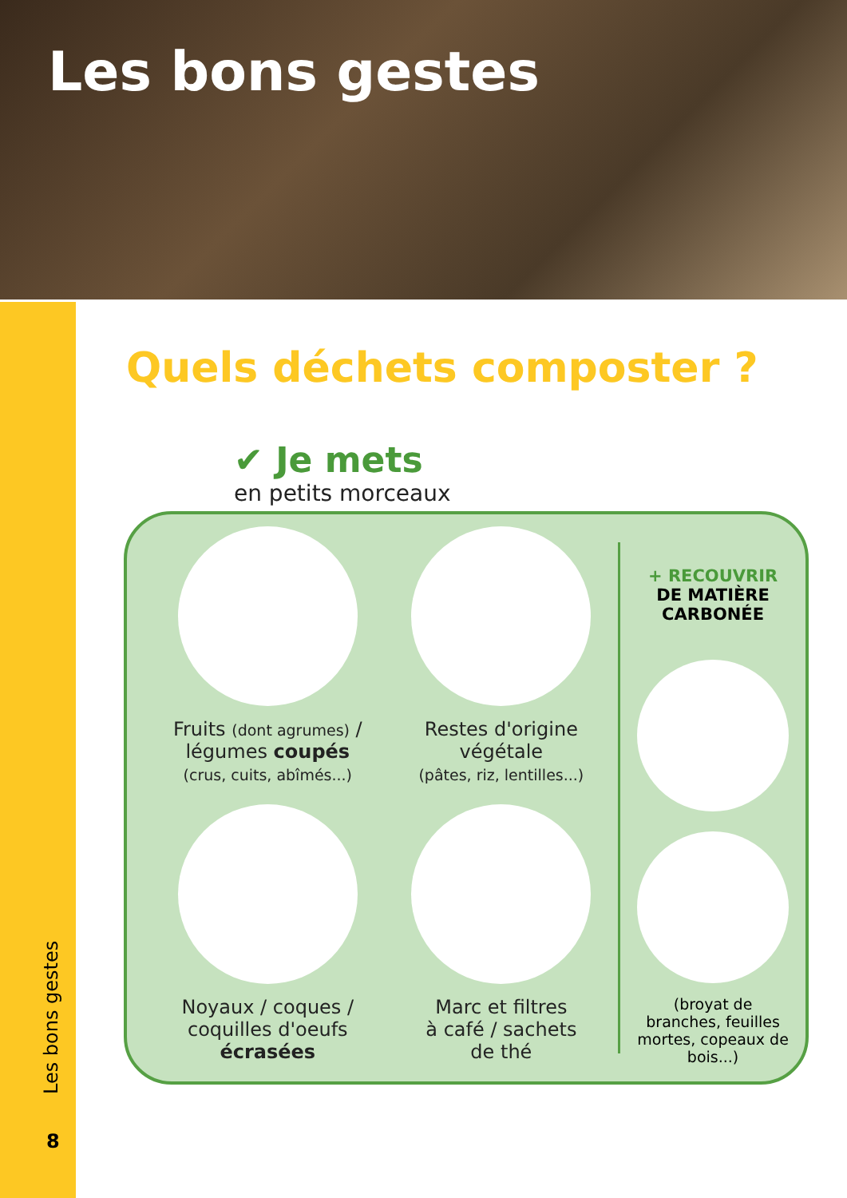Les bons gestes
Les bons gestes
8
Quels déchets composter ?
✔ Je mets
en petits morceaux
Fruits (dont agrumes) /
légumes coupés
(crus, cuits, abîmés...)
Restes d'origine
végétale
(pâtes, riz, lentilles...)
Noyaux / coques /
coquilles d'oeufs
écrasées
Marc et filtres
à café / sachets
de thé
+ RECOUVRIR
DE MATIÈRE
CARBONÉE
(broyat de branches, feuilles mortes, copeaux de bois...)